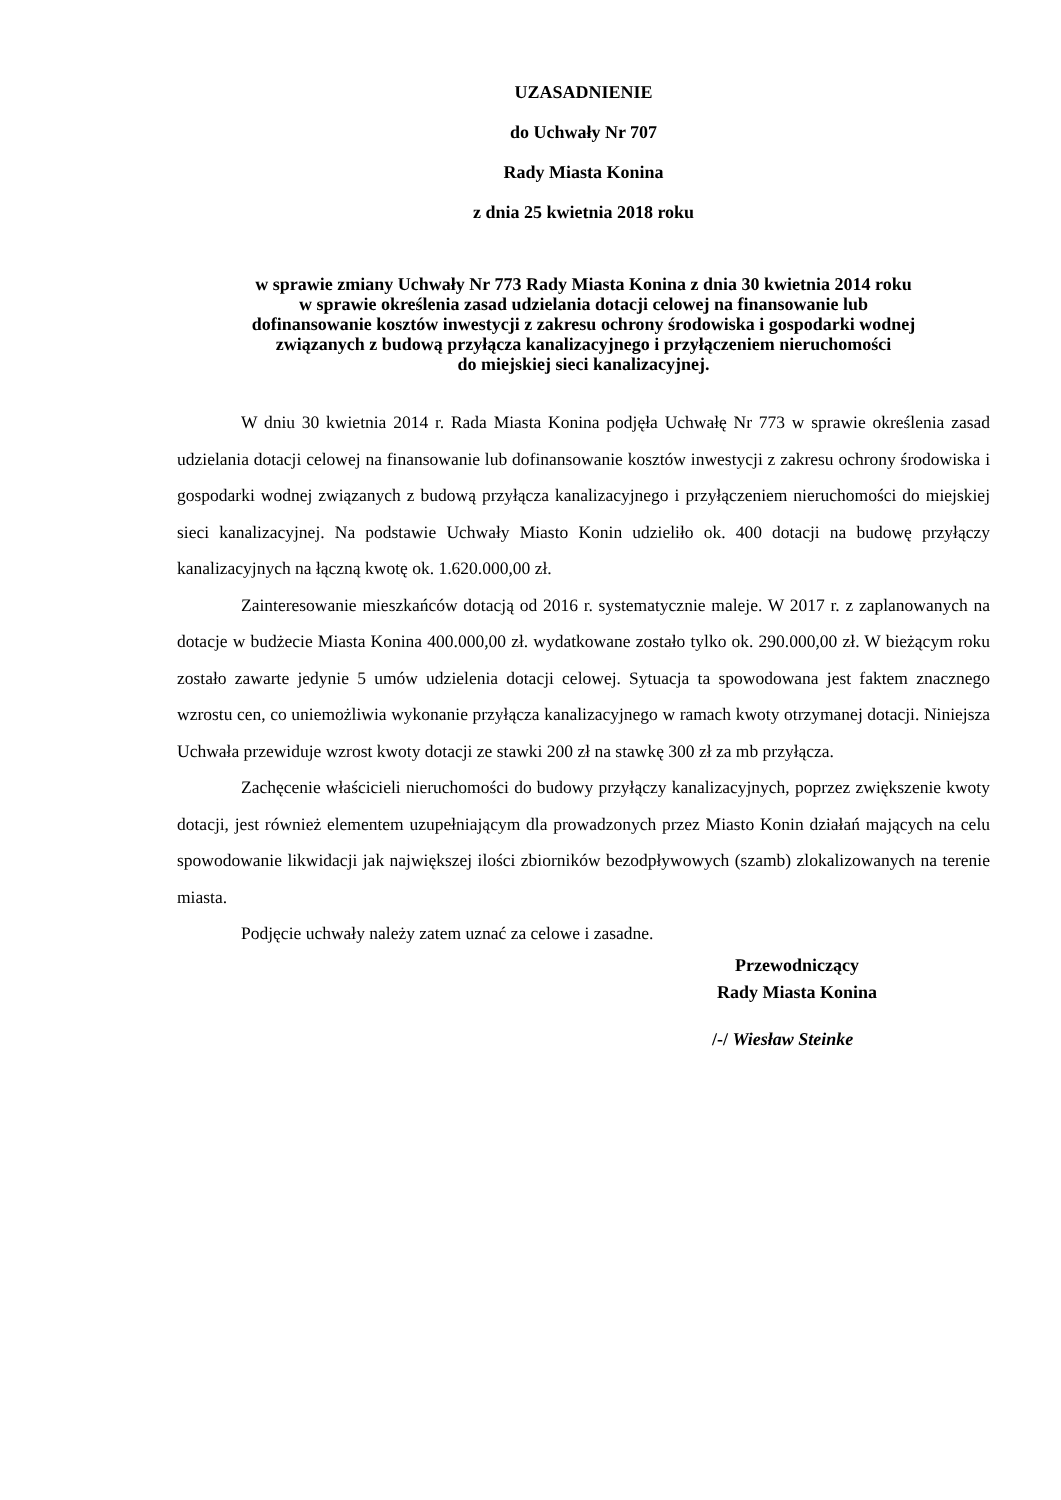UZASADNIENIE
do Uchwały Nr 707
Rady Miasta Konina
z dnia 25 kwietnia 2018 roku
w sprawie zmiany Uchwały Nr 773 Rady Miasta Konina z dnia 30 kwietnia 2014 roku
w sprawie określenia zasad udzielania dotacji celowej na finansowanie lub
dofinansowanie kosztów inwestycji z zakresu ochrony środowiska i gospodarki wodnej
związanych z budową przyłącza kanalizacyjnego i przyłączeniem nieruchomości
do miejskiej sieci kanalizacyjnej.
W dniu 30 kwietnia 2014 r. Rada Miasta Konina podjęła Uchwałę Nr 773 w sprawie określenia zasad udzielania dotacji celowej na finansowanie lub dofinansowanie kosztów inwestycji z zakresu ochrony środowiska i gospodarki wodnej związanych z budową przyłącza kanalizacyjnego i przyłączeniem nieruchomości do miejskiej sieci kanalizacyjnej. Na podstawie Uchwały Miasto Konin udzieliło ok. 400 dotacji na budowę przyłączy kanalizacyjnych na łączną kwotę ok. 1.620.000,00 zł.
Zainteresowanie mieszkańców dotacją od 2016 r. systematycznie maleje. W 2017 r. z zaplanowanych na dotacje w budżecie Miasta Konina 400.000,00 zł. wydatkowane zostało tylko ok. 290.000,00 zł. W bieżącym roku zostało zawarte jedynie 5 umów udzielenia dotacji celowej. Sytuacja ta spowodowana jest faktem znacznego wzrostu cen, co uniemożliwia wykonanie przyłącza kanalizacyjnego w ramach kwoty otrzymanej dotacji. Niniejsza Uchwała przewiduje wzrost kwoty dotacji ze stawki 200 zł na stawkę 300 zł za mb przyłącza.
Zachęcenie właścicieli nieruchomości do budowy przyłączy kanalizacyjnych, poprzez zwiększenie kwoty dotacji, jest również elementem uzupełniającym dla prowadzonych przez Miasto Konin działań mających na celu spowodowanie likwidacji jak największej ilości zbiorników bezodpływowych (szamb) zlokalizowanych na terenie miasta.
Podjęcie uchwały należy zatem uznać za celowe i zasadne.
Przewodniczący
Rady Miasta Konina
/-/ Wiesław Steinke